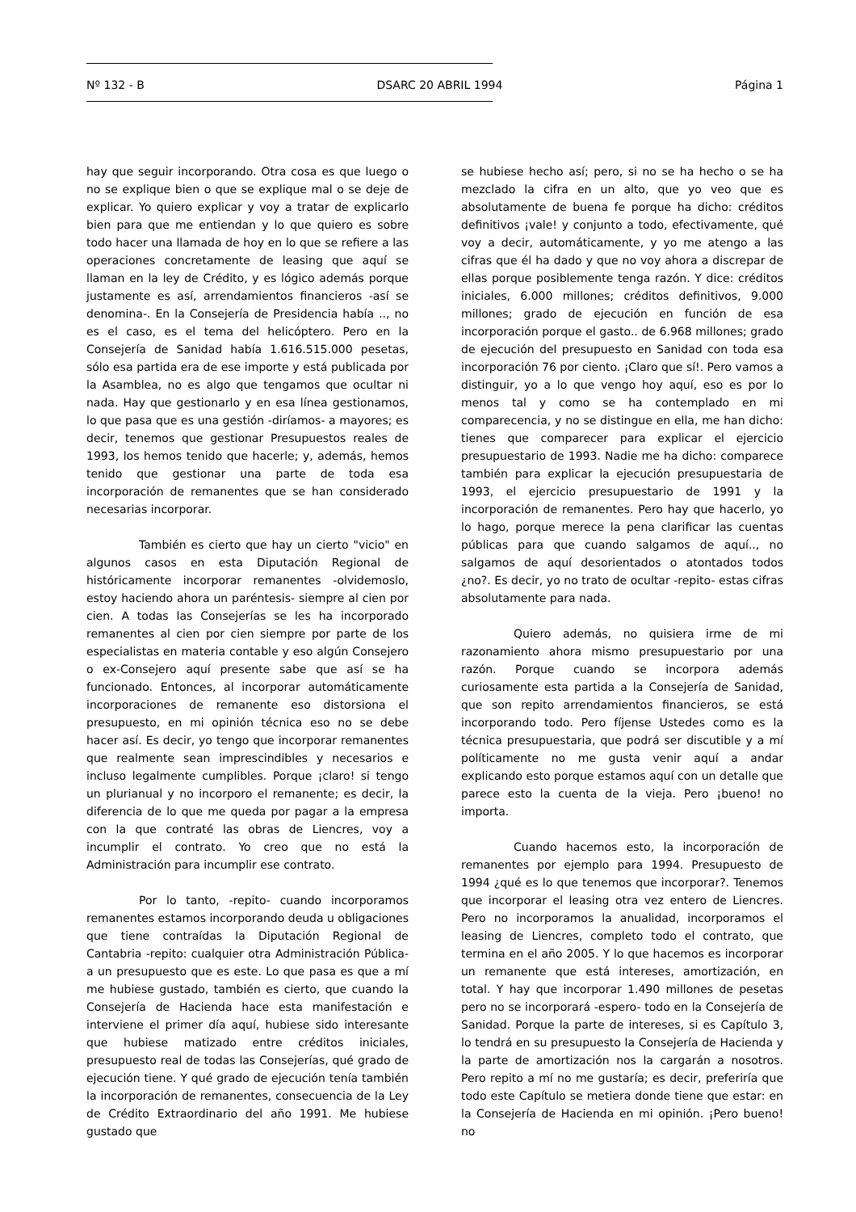Nº 132 - B DSARC 20 ABRIL 1994 Página 1
hay que seguir incorporando. Otra cosa es que luego o no se explique bien o que se explique mal o se deje de explicar. Yo quiero explicar y voy a tratar de explicarlo bien para que me entiendan y lo que quiero es sobre todo hacer una llamada de hoy en lo que se refiere a las operaciones concretamente de leasing que aquí se llaman en la ley de Crédito, y es lógico además porque justamente es así, arrendamientos financieros -así se denomina-. En la Consejería de Presidencia había .., no es el caso, es el tema del helicóptero. Pero en la Consejería de Sanidad había 1.616.515.000 pesetas, sólo esa partida era de ese importe y está publicada por la Asamblea, no es algo que tengamos que ocultar ni nada. Hay que gestionarlo y en esa línea gestionamos, lo que pasa que es una gestión -diríamos- a mayores; es decir, tenemos que gestionar Presupuestos reales de 1993, los hemos tenido que hacerle; y, además, hemos tenido que gestionar una parte de toda esa incorporación de remanentes que se han considerado necesarias incorporar.
También es cierto que hay un cierto "vicio" en algunos casos en esta Diputación Regional de históricamente incorporar remanentes -olvidemoslo, estoy haciendo ahora un paréntesis- siempre al cien por cien. A todas las Consejerías se les ha incorporado remanentes al cien por cien siempre por parte de los especialistas en materia contable y eso algún Consejero o ex-Consejero aquí presente sabe que así se ha funcionado. Entonces, al incorporar automáticamente incorporaciones de remanente eso distorsiona el presupuesto, en mi opinión técnica eso no se debe hacer así. Es decir, yo tengo que incorporar remanentes que realmente sean imprescindibles y necesarios e incluso legalmente cumplibles. Porque ¡claro! si tengo un plurianual y no incorporo el remanente; es decir, la diferencia de lo que me queda por pagar a la empresa con la que contraté las obras de Liencres, voy a incumplir el contrato. Yo creo que no está la Administración para incumplir ese contrato.
Por lo tanto, -repito- cuando incorporamos remanentes estamos incorporando deuda u obligaciones que tiene contraídas la Diputación Regional de Cantabria -repito: cualquier otra Administración Pública- a un presupuesto que es este. Lo que pasa es que a mí me hubiese gustado, también es cierto, que cuando la Consejería de Hacienda hace esta manifestación e interviene el primer día aquí, hubiese sido interesante que hubiese matizado entre créditos iniciales, presupuesto real de todas las Consejerías, qué grado de ejecución tiene. Y qué grado de ejecución tenía también la incorporación de remanentes, consecuencia de la Ley de Crédito Extraordinario del año 1991. Me hubiese gustado que
se hubiese hecho así; pero, si no se ha hecho o se ha mezclado la cifra en un alto, que yo veo que es absolutamente de buena fe porque ha dicho: créditos definitivos ¡vale! y conjunto a todo, efectivamente, qué voy a decir, automáticamente, y yo me atengo a las cifras que él ha dado y que no voy ahora a discrepar de ellas porque posiblemente tenga razón. Y dice: créditos iniciales, 6.000 millones; créditos definitivos, 9.000 millones; grado de ejecución en función de esa incorporación porque el gasto.. de 6.968 millones; grado de ejecución del presupuesto en Sanidad con toda esa incorporación 76 por ciento. ¡Claro que sí!. Pero vamos a distinguir, yo a lo que vengo hoy aquí, eso es por lo menos tal y como se ha contemplado en mi comparecencia, y no se distingue en ella, me han dicho: tienes que comparecer para explicar el ejercicio presupuestario de 1993. Nadie me ha dicho: comparece también para explicar la ejecución presupuestaria de 1993, el ejercicio presupuestario de 1991 y la incorporación de remanentes. Pero hay que hacerlo, yo lo hago, porque merece la pena clarificar las cuentas públicas para que cuando salgamos de aquí.., no salgamos de aquí desorientados o atontados todos ¿no?. Es decir, yo no trato de ocultar -repito- estas cifras absolutamente para nada.
Quiero además, no quisiera irme de mi razonamiento ahora mismo presupuestario por una razón. Porque cuando se incorpora además curiosamente esta partida a la Consejería de Sanidad, que son repito arrendamientos financieros, se está incorporando todo. Pero fíjense Ustedes como es la técnica presupuestaria, que podrá ser discutible y a mí políticamente no me gusta venir aquí a andar explicando esto porque estamos aquí con un detalle que parece esto la cuenta de la vieja. Pero ¡bueno! no importa.
Cuando hacemos esto, la incorporación de remanentes por ejemplo para 1994. Presupuesto de 1994 ¿qué es lo que tenemos que incorporar?. Tenemos que incorporar el leasing otra vez entero de Liencres. Pero no incorporamos la anualidad, incorporamos el leasing de Liencres, completo todo el contrato, que termina en el año 2005. Y lo que hacemos es incorporar un remanente que está intereses, amortización, en total. Y hay que incorporar 1.490 millones de pesetas pero no se incorporará -espero- todo en la Consejería de Sanidad. Porque la parte de intereses, si es Capítulo 3, lo tendrá en su presupuesto la Consejería de Hacienda y la parte de amortización nos la cargarán a nosotros. Pero repito a mí no me gustaría; es decir, preferiría que todo este Capítulo se metiera donde tiene que estar: en la Consejería de Hacienda en mi opinión. ¡Pero bueno! no